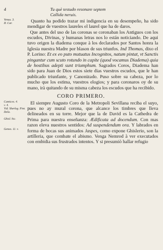4 Tu què testudo resonare septem
Callida neruis.
Venus. 3.
II. Car.
Quanto ha podido trazar mi indigencia en su desempeño, ha sido mendigar de vuestros laureles el laurel que ha de daros.
Que antes del uso de las coronas se coronaban los Antiguos con los escudos, Divinas, y humanas letras nos lo están noticiando. De aqui tuvo origen la diadema conque à los declarados por Santos honra la Iglesia nuestra Madre por blason de sus triunfos. Ind Thomas, dixo el P. Lorino: Et ex eo puto mutuatus Incognitos, natum pintat, vt Sanctis pingantur cum scuto rotundo in capite (quod vocamus Diadema) quia de hostibus adepti sunt triumphum. Sagrados Coros, Diadema han sido para Juan de Dios estos siete dias vuestros escudos, que le han publicado triunfante, y Canonizado. Puso sobre su cabeza, por lo mucho que los estima, vuestros elogios; y para coronaros oy de su mano, irà quitando de su misma cabeza los escudos que ha recibido.
CORO PRIMERO.
Cantices. 4.
v. 4.
Vid. Sherlog. Pint. Dela.
Ghisl. hic.
Genes. 11. v.
El siempre Augusto Coro de la Metropoli Sevillana reciba el suyo, pues no ay mural corona, que alcance los timbres que lleva delineados en su torre. Mejor que la de David es la Cathedra de Prima para nuestra enseñanza: Ædificata ad docendum. Con mas razon eleva nuestros sentidos: Ad suspendendum ora. Y labrados en forma de bocas sus animados Jaspes, como expone Ghislerio, son la artilleria, que combate el abismo. Venga Nemrod à ver executados con embidia sus frustrados intentos. Y si presumiò hallar refugio